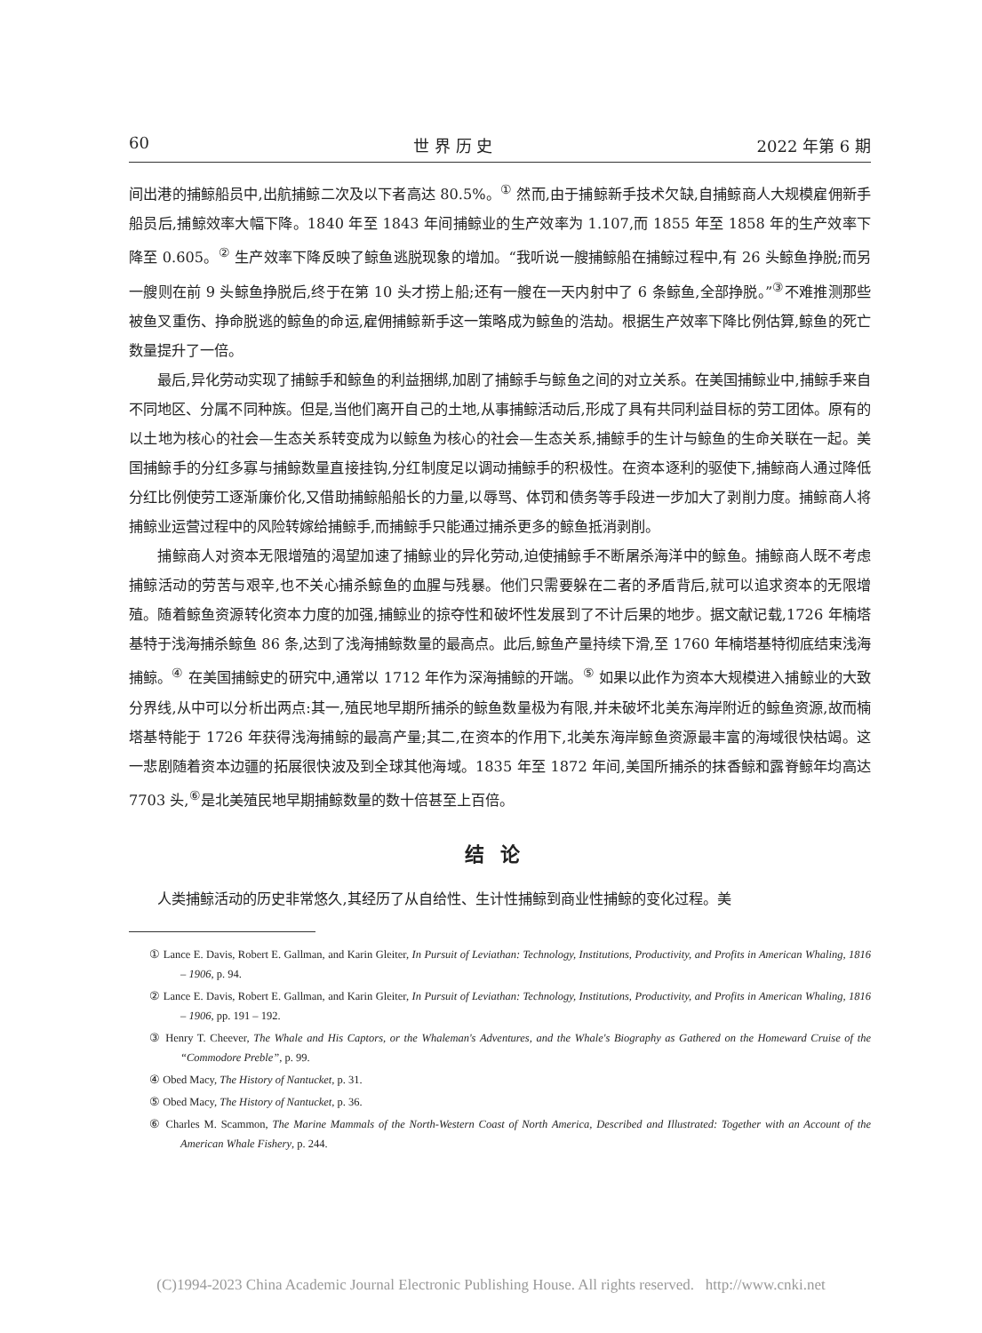60 世 界 历 史 2022 年第 6 期
间出港的捕鲸船员中,出航捕鲸二次及以下者高达 80.5%。<sup>①</sup> 然而,由于捕鲸新手技术欠缺,自捕鲸商人大规模雇佣新手船员后,捕鲸效率大幅下降。1840 年至 1843 年间捕鲸业的生产效率为 1.107,而 1855 年至 1858 年的生产效率下降至 0.605。<sup>②</sup> 生产效率下降反映了鲸鱼逃脱现象的增加。“我听说一艘捕鲸船在捕鲸过程中,有 26 头鲸鱼挣脱;而另一艘则在前 9 头鲸鱼挣脱后,终于在第 10 头才捞上船;还有一艘在一天内射中了 6 条鲸鱼,全部挣脱。”<sup>③</sup>不难推测那些被鱼叉重伤、挣命脱逃的鲸鱼的命运,雇佣捕鲸新手这一策略成为鲸鱼的浩劫。根据生产效率下降比例估算,鲸鱼的死亡数量提升了一倍。
最后,异化劳动实现了捕鲸手和鲸鱼的利益捆绑,加剧了捕鲸手与鲸鱼之间的对立关系。在美国捕鲸业中,捕鲸手来自不同地区、分属不同种族。但是,当他们离开自己的土地,从事捕鲸活动后,形成了具有共同利益目标的劳工团体。原有的以土地为核心的社会—生态关系转变成为以鲸鱼为核心的社会—生态关系,捕鲸手的生计与鲸鱼的生命关联在一起。美国捕鲸手的分红多寡与捕鲸数量直接挂钩,分红制度足以调动捕鲸手的积极性。在资本逐利的驱使下,捕鲸商人通过降低分红比例使劳工逐渐廉价化,又借助捕鲸船船长的力量,以辱骂、体罚和债务等手段进一步加大了剥削力度。捕鲸商人将捕鲸业运营过程中的风险转嫁给捕鲸手,而捕鲸手只能通过捕杀更多的鲸鱼抵消剥削。
捕鲸商人对资本无限增殖的渴望加速了捕鲸业的异化劳动,迫使捕鲸手不断屠杀海洋中的鲸鱼。捕鲸商人既不考虑捕鲸活动的劳苦与艰辛,也不关心捕杀鲸鱼的血腥与残暴。他们只需要躲在二者的矛盾背后,就可以追求资本的无限增殖。随着鲸鱼资源转化资本力度的加强,捕鲸业的掠夺性和破坏性发展到了不计后果的地步。据文献记载,1726 年楠塔基特于浅海捕杀鲸鱼 86 条,达到了浅海捕鲸数量的最高点。此后,鲸鱼产量持续下滑,至 1760 年楠塔基特彻底结束浅海捕鲸。<sup>④</sup> 在美国捕鲸史的研究中,通常以 1712 年作为深海捕鲸的开端。<sup>⑤</sup> 如果以此作为资本大规模进入捕鲸业的大致分界线,从中可以分析出两点:其一,殖民地早期所捕杀的鲸鱼数量极为有限,并未破坏北美东海岸附近的鲸鱼资源,故而楠塔基特能于 1726 年获得浅海捕鲸的最高产量;其二,在资本的作用下,北美东海岸鲸鱼资源最丰富的海域很快枯竭。这一悲剧随着资本边疆的拓展很快波及到全球其他海域。1835 年至 1872 年间,美国所捕杀的抹香鲸和露脊鲸年均高达 7703 头,<sup>⑥</sup>是北美殖民地早期捕鲸数量的数十倍甚至上百倍。
结论
人类捕鲸活动的历史非常悠久,其经历了从自给性、生计性捕鲸到商业性捕鲸的变化过程。美
① Lance E. Davis, Robert E. Gallman, and Karin Gleiter, In Pursuit of Leviathan: Technology, Institutions, Productivity, and Profits in American Whaling, 1816 – 1906, p. 94.
② Lance E. Davis, Robert E. Gallman, and Karin Gleiter, In Pursuit of Leviathan: Technology, Institutions, Productivity, and Profits in American Whaling, 1816 – 1906, pp. 191 – 192.
③ Henry T. Cheever, The Whale and His Captors, or the Whaleman's Adventures, and the Whale's Biography as Gathered on the Homeward Cruise of the “Commodore Preble”, p. 99.
④ Obed Macy, The History of Nantucket, p. 31.
⑤ Obed Macy, The History of Nantucket, p. 36.
⑥ Charles M. Scammon, The Marine Mammals of the North-Western Coast of North America, Described and Illustrated: Together with an Account of the American Whale Fishery, p. 244.
(C)1994-2023 China Academic Journal Electronic Publishing House. All rights reserved. http://www.cnki.net